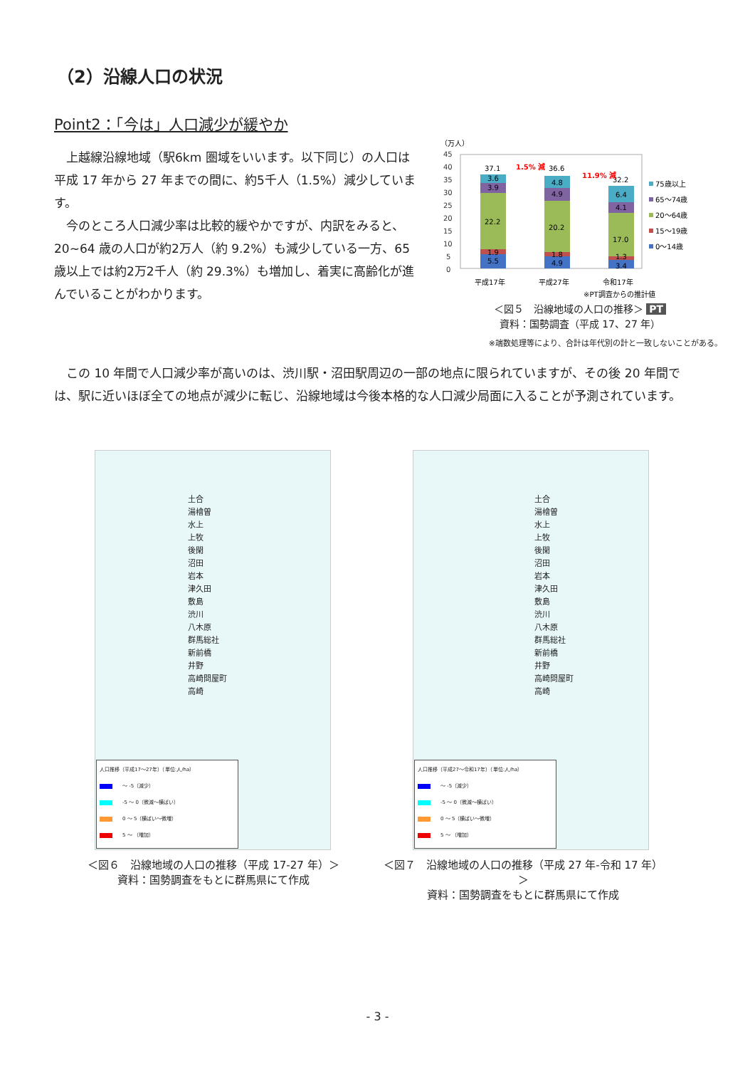（2）沿線人口の状況
Point2：「今は」人口減少が緩やか
　上越線沿線地域（駅6km 圏域をいいます。以下同じ）の人口は平成 17 年から 27 年までの間に、約5千人（1.5%）減少しています。
　今のところ人口減少率は比較的緩やかですが、内訳をみると、20~64 歳の人口が約2万人（約 9.2%）も減少している一方、65 歳以上では約2万2千人（約 29.3%）も増加し、着実に高齢化が進んでいることがわかります。
（万人）
45
40
35
30
25
20
15
10
5
0
37.1
36.6
32.2
3.6
3.9
22.2
1.9
5.5
4.8
4.9
20.2
1.8
4.9
6.4
4.1
17.0
1.3
3.4
1.5% 減
11.9% 減
平成17年
平成27年
令和17年
※PT調査からの推計値
75歳以上
65～74歳
20～64歳
15～19歳
0～14歳
＜図５　沿線地域の人口の推移＞ PT
資料：国勢調査（平成 17、27 年）
※端数処理等により、合計は年代別の計と一致しないことがある。
　この 10 年間で人口減少率が高いのは、渋川駅・沼田駅周辺の一部の地点に限られていますが、その後 20 年間では、駅に近いほぼ全ての地点が減少に転じ、沿線地域は今後本格的な人口減少局面に入ることが予測されています。
土合
湯檜曽
水上
上牧
後閑
沼田
岩本
津久田
敷島
渋川
八木原
群馬総社
新前橋
井野
高崎問屋町
高崎
人口推移（平成17～27年）（単位:人/ha）
～ -5（減少）
-5 ～ 0（微減～横ばい）
0 ～ 5（横ばい～微増）
5 ～ （増加）
土合
湯檜曽
水上
上牧
後閑
沼田
岩本
津久田
敷島
渋川
八木原
群馬総社
新前橋
井野
高崎問屋町
高崎
人口推移（平成27～令和17年）（単位:人/ha）
～ -5（減少）
-5 ～ 0（微減～横ばい）
0 ～ 5（横ばい～微増）
5 ～ （増加）
＜図６　沿線地域の人口の推移（平成 17-27 年）＞
資料：国勢調査をもとに群馬県にて作成
＜図７　沿線地域の人口の推移（平成 27 年-令和 17 年）＞
資料：国勢調査をもとに群馬県にて作成
- 3 -